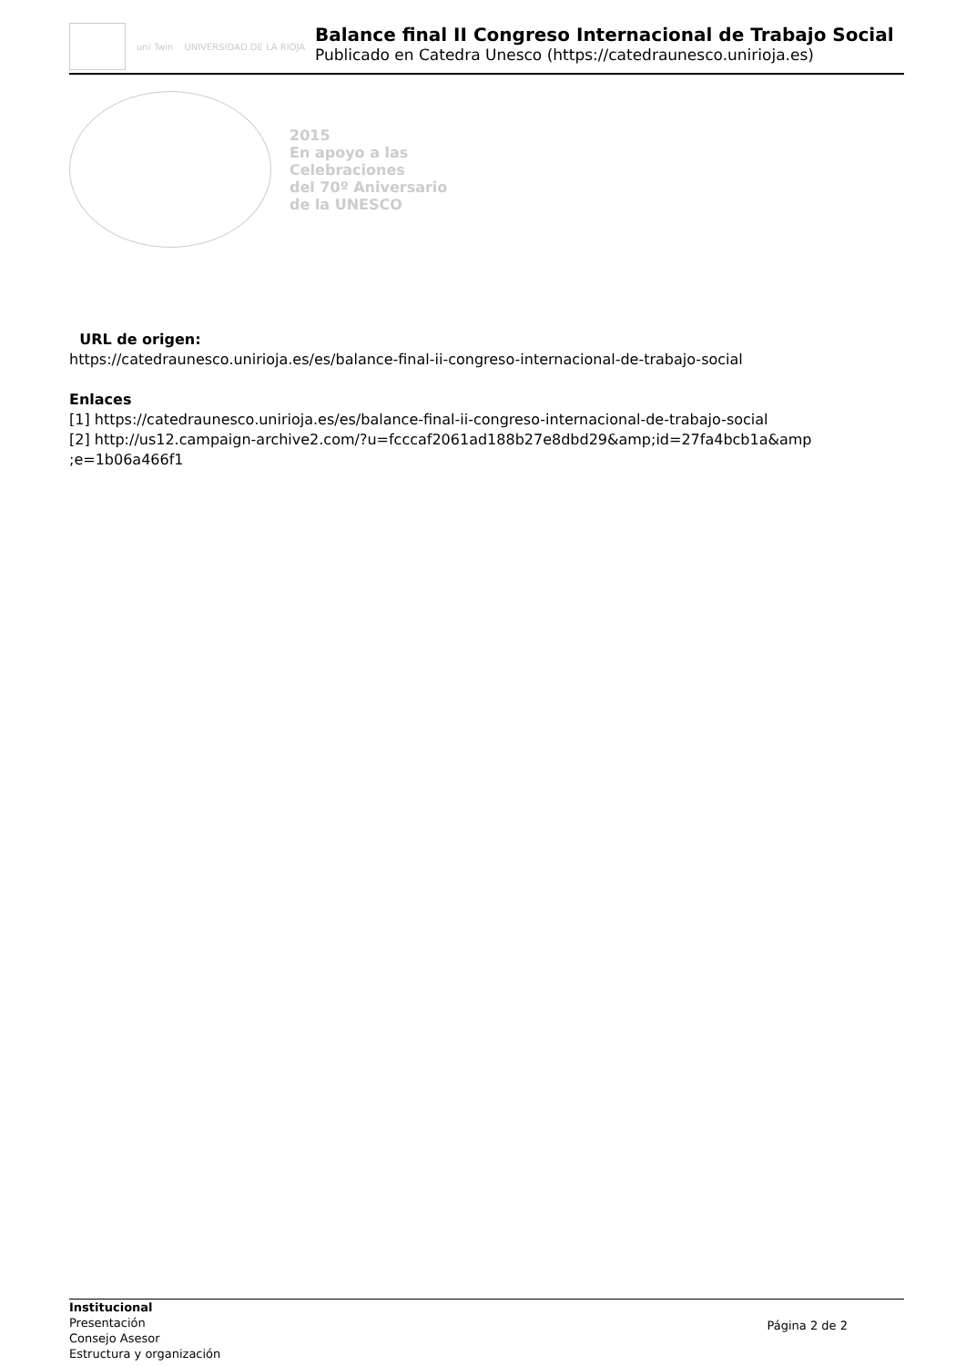uni Twin UNIVERSIDAD DE LA RIOJA
Balance final II Congreso Internacional de Trabajo Social
Publicado en Catedra Unesco (https://catedraunesco.unirioja.es)
2015
En apoyo a las
Celebraciones
del 70º Aniversario
de la UNESCO
URL de origen:
https://catedraunesco.unirioja.es/es/balance-final-ii-congreso-internacional-de-trabajo-social
Enlaces
[1] https://catedraunesco.unirioja.es/es/balance-final-ii-congreso-internacional-de-trabajo-social
[2] http://us12.campaign-archive2.com/?u=fcccaf2061ad188b27e8dbd29&amp;id=27fa4bcb1a&amp ;e=1b06a466f1
Institucional
Presentación
Consejo Asesor
Estructura y organización
Página 2 de 2